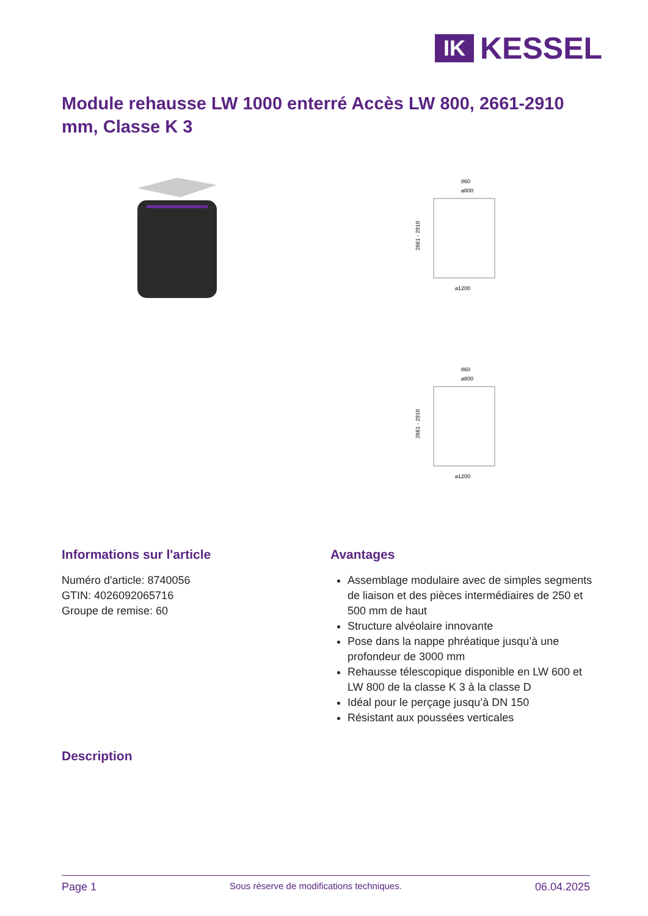IK
KESSEL
Module rehausse LW 1000 enterré Accès LW 800, 2661-2910 mm, Classe K 3
860
⌀800
2661 - 2910
⌀1200
860
⌀800
2661 - 2910
⌀1200
Informations sur l'article
Numéro d'article: 8740056
GTIN: 4026092065716
Groupe de remise: 60
Avantages
Assemblage modulaire avec de simples segments de liaison et des pièces intermédiaires de 250 et 500 mm de haut
Structure alvéolaire innovante
Pose dans la nappe phréatique jusqu’à une profondeur de 3000 mm
Rehausse télescopique disponible en LW 600 et LW 800 de la classe K 3 à la classe D
Idéal pour le perçage jusqu’à DN 150
Résistant aux poussées verticales
Description
Page 1 Sous réserve de modifications techniques. 06.04.2025